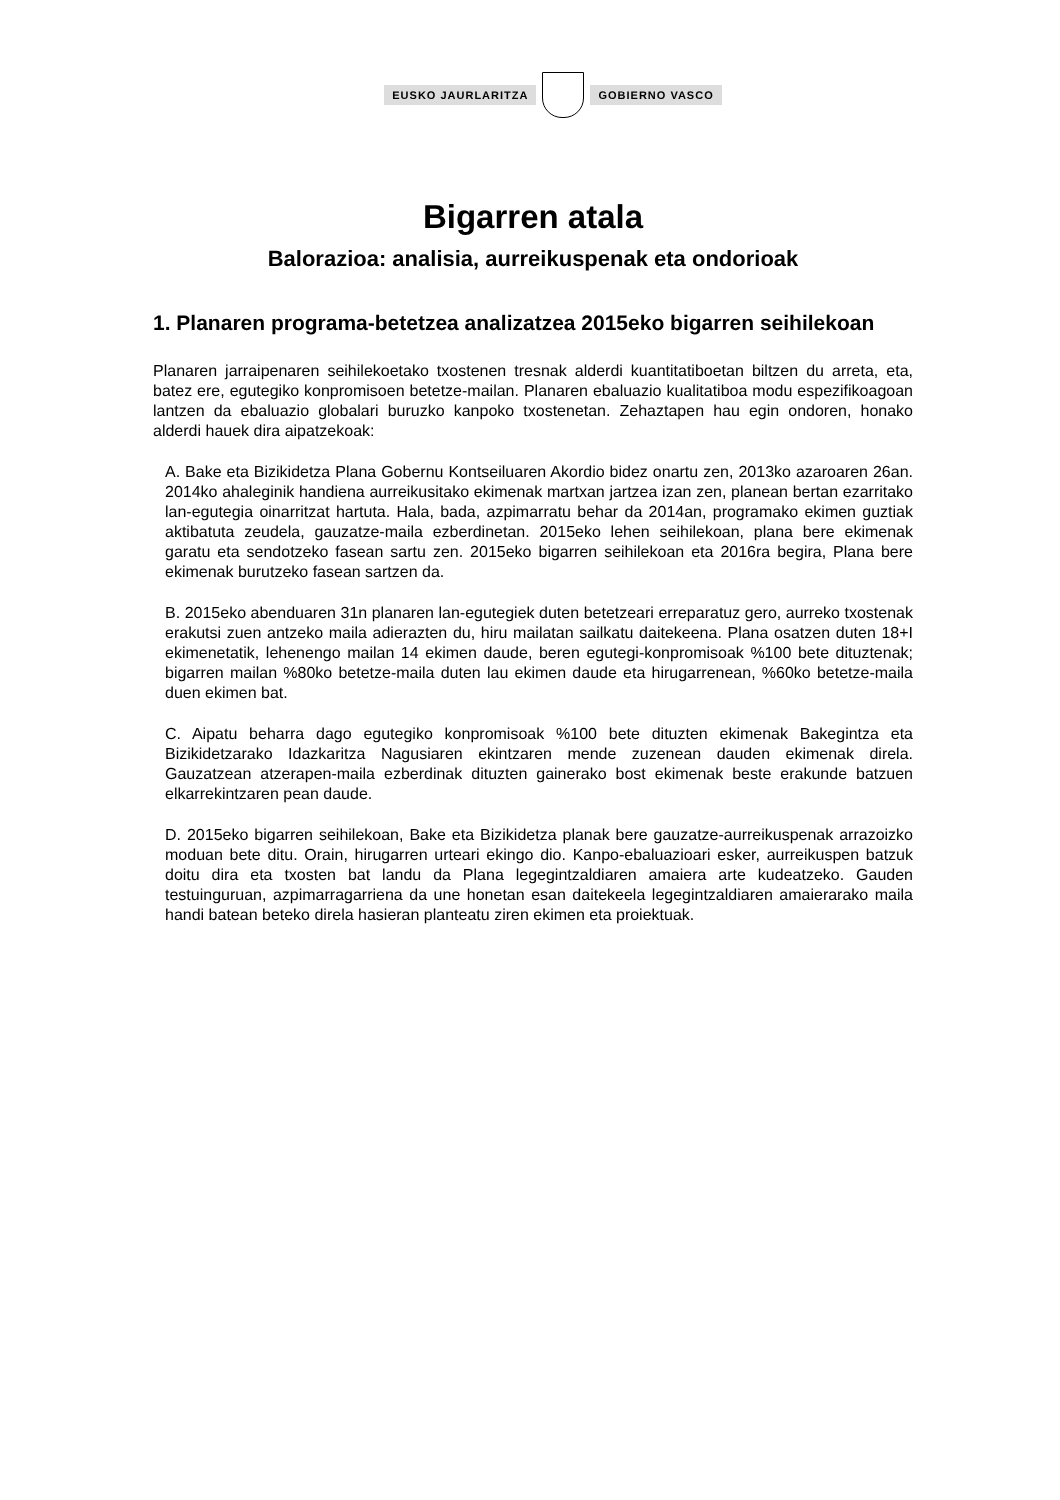EUSKO JAURLARITZA GOBIERNO VASCO
Bigarren atala
Balorazioa: analisia, aurreikuspenak eta ondorioak
1. Planaren programa-betetzea analizatzea 2015eko bigarren seihilekoan
Planaren jarraipenaren seihilekoetako txostenen tresnak alderdi kuantitatiboetan biltzen du arreta, eta, batez ere, egutegiko konpromisoen betetze-mailan. Planaren ebaluazio kualitatiboa modu espezifikoagoan lantzen da ebaluazio globalari buruzko kanpoko txostenetan. Zehaztapen hau egin ondoren, honako alderdi hauek dira aipatzekoak:
A. Bake eta Bizikidetza Plana Gobernu Kontseiluaren Akordio bidez onartu zen, 2013ko azaroaren 26an. 2014ko ahaleginik handiena aurreikusitako ekimenak martxan jartzea izan zen, planean bertan ezarritako lan-egutegia oinarritzat hartuta. Hala, bada, azpimarratu behar da 2014an, programako ekimen guztiak aktibatuta zeudela, gauzatze-maila ezberdinetan. 2015eko lehen seihilekoan, plana bere ekimenak garatu eta sendotzeko fasean sartu zen. 2015eko bigarren seihilekoan eta 2016ra begira, Plana bere ekimenak burutzeko fasean sartzen da.
B. 2015eko abenduaren 31n planaren lan-egutegiek duten betetzeari erreparatuz gero, aurreko txostenak erakutsi zuen antzeko maila adierazten du, hiru mailatan sailkatu daitekeena. Plana osatzen duten 18+I ekimenetatik, lehenengo mailan 14 ekimen daude, beren egutegi-konpromisoak %100 bete dituztenak; bigarren mailan %80ko betetze-maila duten lau ekimen daude eta hirugarrenean, %60ko betetze-maila duen ekimen bat.
C. Aipatu beharra dago egutegiko konpromisoak %100 bete dituzten ekimenak Bakegintza eta Bizikidetzarako Idazkaritza Nagusiaren ekintzaren mende zuzenean dauden ekimenak direla. Gauzatzean atzerapen-maila ezberdinak dituzten gainerako bost ekimenak beste erakunde batzuen elkarrekintzaren pean daude.
D. 2015eko bigarren seihilekoan, Bake eta Bizikidetza planak bere gauzatze-aurreikuspenak arrazoizko moduan bete ditu. Orain, hirugarren urteari ekingo dio. Kanpo-ebaluazioari esker, aurreikuspen batzuk doitu dira eta txosten bat landu da Plana legegintzaldiaren amaiera arte kudeatzeko. Gauden testuinguruan, azpimarragarriena da une honetan esan daitekeela legegintzaldiaren amaierarako maila handi batean beteko direla hasieran planteatu ziren ekimen eta proiektuak.